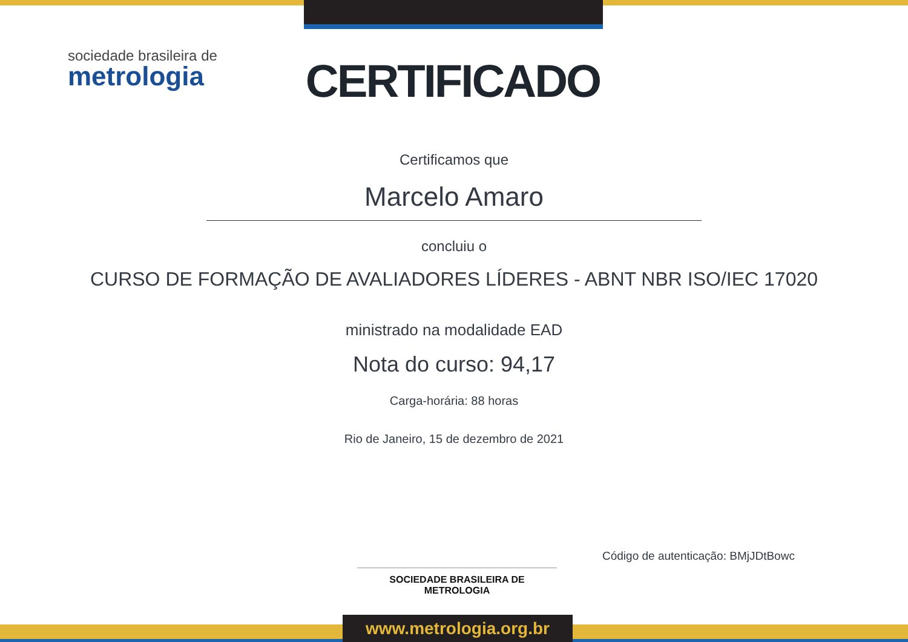sociedade brasileira de
metrologia
CERTIFICADO
Certificamos que
Marcelo Amaro
concluiu o
CURSO DE FORMAÇÃO DE AVALIADORES LÍDERES - ABNT NBR ISO/IEC 17020
ministrado na modalidade EAD
Nota do curso: 94,17
Carga-horária: 88 horas
Rio de Janeiro, 15 de dezembro de 2021
Código de autenticação: BMjJDtBowc
SOCIEDADE BRASILEIRA DE METROLOGIA
www.metrologia.org.br